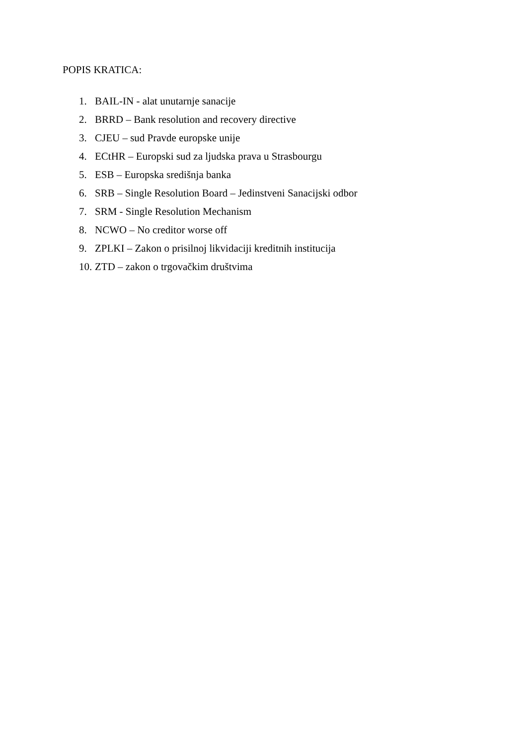POPIS KRATICA:
1. BAIL-IN - alat unutarnje sanacije
2. BRRD – Bank resolution and recovery directive
3. CJEU – sud Pravde europske unije
4. ECtHR – Europski sud za ljudska prava u Strasbourgu
5. ESB – Europska središnja banka
6. SRB – Single Resolution Board – Jedinstveni Sanacijski odbor
7. SRM - Single Resolution Mechanism
8. NCWO – No creditor worse off
9. ZPLKI – Zakon o prisilnoj likvidaciji kreditnih institucija
10. ZTD – zakon o trgovačkim društvima